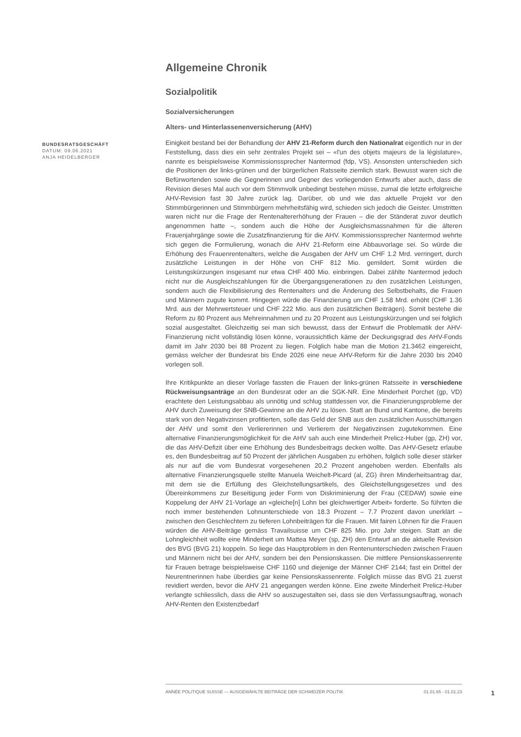Allgemeine Chronik
Sozialpolitik
Sozialversicherungen
Alters- und Hinterlassenenversicherung (AHV)
Einigkeit bestand bei der Behandlung der AHV 21-Reform durch den Nationalrat eigentlich nur in der Feststellung, dass dies ein sehr zentrales Projekt sei – «l'un des objets majeurs de la législature», nannte es beispielsweise Kommissionssprecher Nantermod (fdp, VS). Ansonsten unterschieden sich die Positionen der links-grünen und der bürgerlichen Ratsseite ziemlich stark. Bewusst waren sich die Befürwortenden sowie die Gegnerinnen und Gegner des vorliegenden Entwurfs aber auch, dass die Revision dieses Mal auch vor dem Stimmvolk unbedingt bestehen müsse, zumal die letzte erfolgreiche AHV-Revision fast 30 Jahre zurück lag. Darüber, ob und wie das aktuelle Projekt vor den Stimmbürgerinnen und Stimmbürgern mehrheitsfähig wird, schieden sich jedoch die Geister. Umstritten waren nicht nur die Frage der Rentenaltererhöhung der Frauen – die der Ständerat zuvor deutlich angenommen hatte –, sondern auch die Höhe der Ausgleichsmassnahmen für die älteren Frauenjahrgänge sowie die Zusatzfinanzierung für die AHV. Kommissionssprecher Nantermod wehrte sich gegen die Formulierung, wonach die AHV 21-Reform eine Abbauvorlage sei. So würde die Erhöhung des Frauenrentenalters, welche die Ausgaben der AHV um CHF 1.2 Mrd. verringert, durch zusätzliche Leistungen in der Höhe von CHF 812 Mio. gemildert. Somit würden die Leistungskürzungen insgesamt nur etwa CHF 400 Mio. einbringen. Dabei zählte Nantermod jedoch nicht nur die Ausgleichszahlungen für die Übergangsgenerationen zu den zusätzlichen Leistungen, sondern auch die Flexibilisierung des Rentenalters und die Änderung des Selbstbehalts, die Frauen und Männern zugute kommt. Hingegen würde die Finanzierung um CHF 1.58 Mrd. erhöht (CHF 1.36 Mrd. aus der Mehrwertsteuer und CHF 222 Mio. aus den zusätzlichen Beiträgen). Somit bestehe die Reform zu 80 Prozent aus Mehreinnahmen und zu 20 Prozent aus Leistungskürzungen und sei folglich sozial ausgestaltet. Gleichzeitig sei man sich bewusst, dass der Entwurf die Problematik der AHV-Finanzierung nicht vollständig lösen könne, voraussichtlich käme der Deckungsgrad des AHV-Fonds damit im Jahr 2030 bei 88 Prozent zu liegen. Folglich habe man die Motion 21.3462 eingereicht, gemäss welcher der Bundesrat bis Ende 2026 eine neue AHV-Reform für die Jahre 2030 bis 2040 vorlegen soll.
Ihre Kritikpunkte an dieser Vorlage fassten die Frauen der links-grünen Ratsseite in verschiedene Rückweisungsanträge an den Bundesrat oder an die SGK-NR. Eine Minderheit Porchet (gp, VD) erachtete den Leistungsabbau als unnötig und schlug stattdessen vor, die Finanzierungsprobleme der AHV durch Zuweisung der SNB-Gewinne an die AHV zu lösen. Statt an Bund und Kantone, die bereits stark von den Negativzinsen profitierten, solle das Geld der SNB aus den zusätzlichen Ausschüttungen der AHV und somit den Verliererinnen und Verlierern der Negativzinsen zugutekommen. Eine alternative Finanzierungsmöglichkeit für die AHV sah auch eine Minderheit Prelicz-Huber (gp, ZH) vor, die das AHV-Defizit über eine Erhöhung des Bundesbeitrags decken wollte. Das AHV-Gesetz erlaube es, den Bundesbeitrag auf 50 Prozent der jährlichen Ausgaben zu erhöhen, folglich solle dieser stärker als nur auf die vom Bundesrat vorgesehenen 20.2 Prozent angehoben werden. Ebenfalls als alternative Finanzierungsquelle stellte Manuela Weichelt-Picard (al, ZG) ihren Minderheitsantrag dar, mit dem sie die Erfüllung des Gleichstellungsartikels, des Gleichstellungsgesetzes und des Übereinkommens zur Beseitigung jeder Form von Diskriminierung der Frau (CEDAW) sowie eine Koppelung der AHV 21-Vorlage an «gleiche[n] Lohn bei gleichwertiger Arbeit» forderte. So führten die noch immer bestehenden Lohnunterschiede von 18.3 Prozent – 7.7 Prozent davon unerklärt – zwischen den Geschlechtern zu tieferen Lohnbeiträgen für die Frauen. Mit fairen Löhnen für die Frauen würden die AHV-Beiträge gemäss Travailsuisse um CHF 825 Mio. pro Jahr steigen. Statt an die Lohngleichheit wollte eine Minderheit um Mattea Meyer (sp, ZH) den Entwurf an die aktuelle Revision des BVG (BVG 21) koppeln. So liege das Hauptproblem in den Rentenunterschieden zwischen Frauen und Männern nicht bei der AHV, sondern bei den Pensionskassen. Die mittlere Pensionskassenrente für Frauen betrage beispielsweise CHF 1160 und diejenige der Männer CHF 2144; fast ein Drittel der Neurentnerinnen habe überdies gar keine Pensionskassenrente. Folglich müsse das BVG 21 zuerst revidiert werden, bevor die AHV 21 angegangen werden könne. Eine zweite Minderheit Prelicz-Huber verlangte schliesslich, dass die AHV so auszugestalten sei, dass sie den Verfassungsauftrag, wonach AHV-Renten den Existenzbedarf
BUNDESRATSGESCHÄFT
DATUM: 09.06.2021
ANJA HEIDELBERGER
ANNÉE POLITIQUE SUISSE — AUSGEWÄHLTE BEITRÄGE DER SCHWEIZER POLITIK 01.01.65 - 01.01.23
1